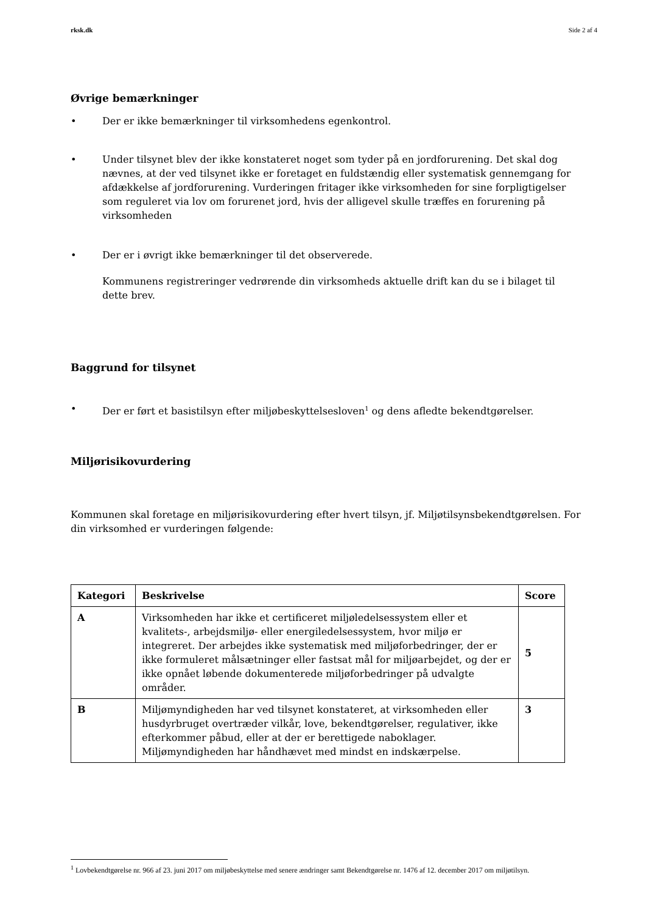rksk.dk Side 2 af 4
Øvrige bemærkninger
• Der er ikke bemærkninger til virksomhedens egenkontrol.
• Under tilsynet blev der ikke konstateret noget som tyder på en jordforurening. Det skal dog nævnes, at der ved tilsynet ikke er foretaget en fuldstændig eller systematisk gennemgang for afdækkelse af jordforurening. Vurderingen fritager ikke virksomheden for sine forpligtigelser som reguleret via lov om forurenet jord, hvis der alligevel skulle træffes en forurening på virksomheden
• Der er i øvrigt ikke bemærkninger til det observerede.
Kommunens registreringer vedrørende din virksomheds aktuelle drift kan du se i bilaget til dette brev.
Baggrund for tilsynet
• Der er ført et basistilsyn efter miljøbeskyttelsesloven<sup>1</sup> og dens afledte bekendtgørelser.
Miljørisikovurdering
Kommunen skal foretage en miljørisikovurdering efter hvert tilsyn, jf. Miljøtilsynsbekendtgørelsen. For din virksomhed er vurderingen følgende:
| Kategori | Beskrivelse | Score |
| --- | --- | --- |
| A | Virksomheden har ikke et certificeret miljøledelsessystem eller et kvalitets-, arbejdsmiljø- eller energiledelsessystem, hvor miljø er integreret. Der arbejdes ikke systematisk med miljøforbedringer, der er ikke formuleret målsætninger eller fastsat mål for miljøarbejdet, og der er ikke opnået løbende dokumenterede miljøforbedringer på udvalgte områder. | 5 |
| B | Miljømyndigheden har ved tilsynet konstateret, at virksomheden eller husdyrbruget overtræder vilkår, love, bekendtgørelser, regulativer, ikke efterkommer påbud, eller at der er berettigede naboklager. Miljømyndigheden har håndhævet med mindst en indskærpelse. | 3 |
<sup>1</sup> Lovbekendtgørelse nr. 966 af 23. juni 2017 om miljøbeskyttelse med senere ændringer samt Bekendtgørelse nr. 1476 af 12. december 2017 om miljøtilsyn.